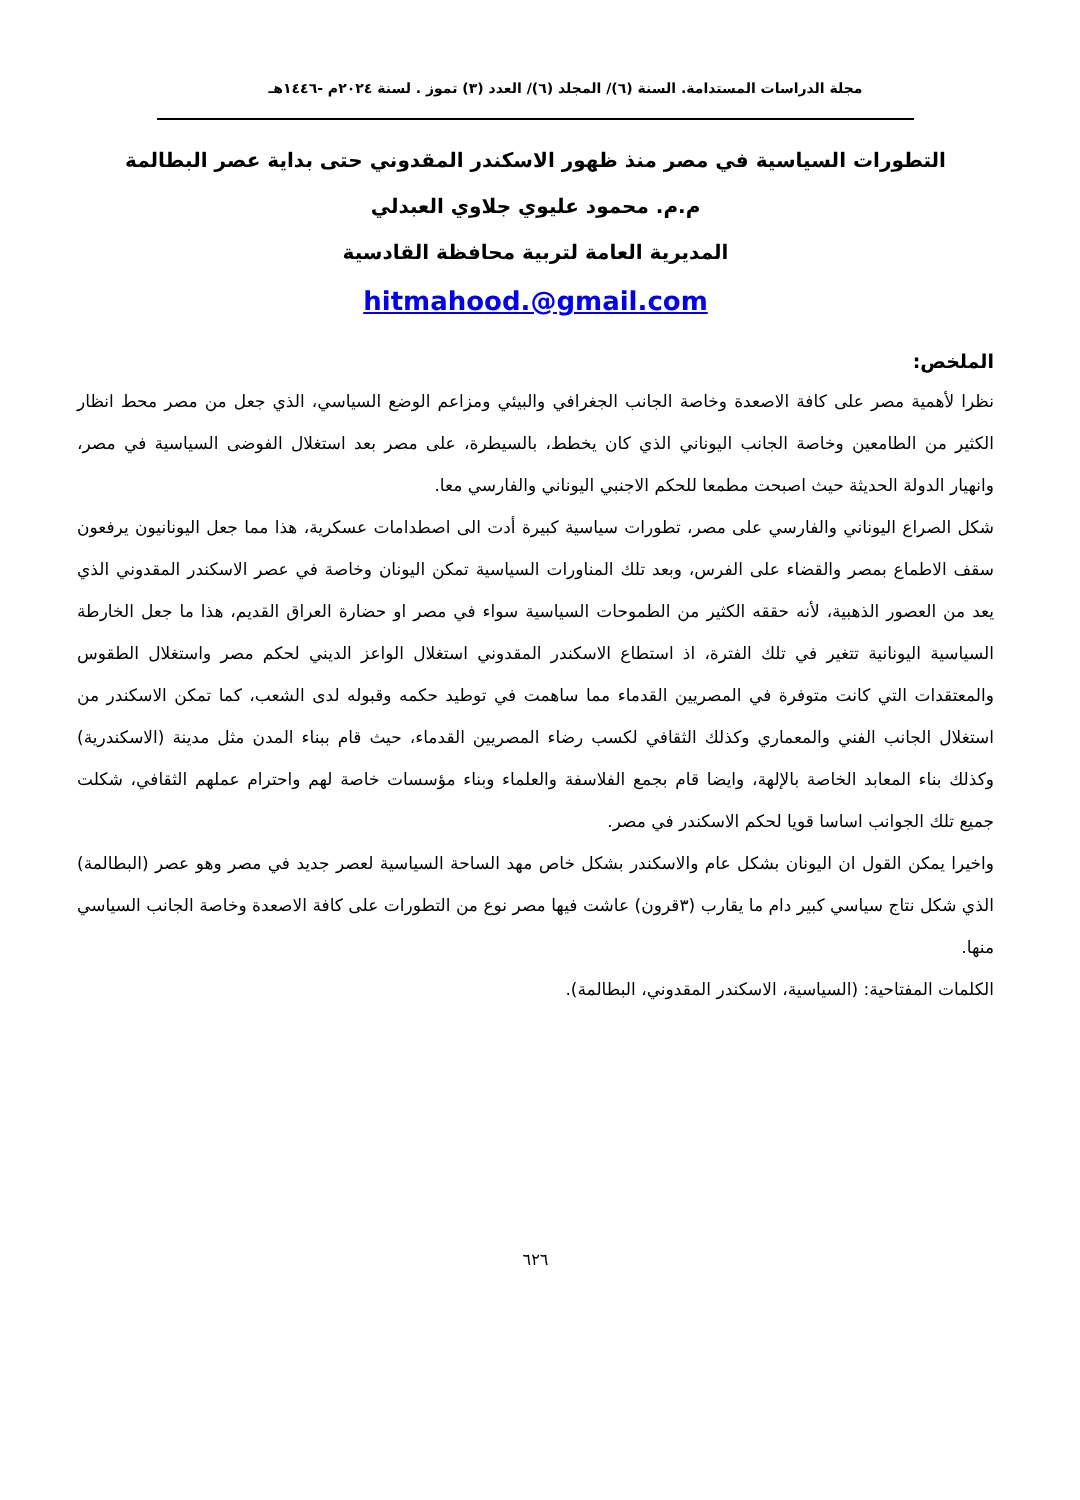مجلة الدراسات المستدامة. السنة (٦)/ المجلد (٦)/ العدد (٣) تموز . لسنة ٢٠٢٤م -١٤٤٦هـ
التطورات السياسية في مصر منذ ظهور الاسكندر المقدوني حتى بداية عصر البطالمة
م.م. محمود عليوي جلاوي العبدلي
المديرية العامة لتربية محافظة القادسية
hitmahood.@gmail.com
الملخص:
نظرا لأهمية مصر على كافة الاصعدة وخاصة الجانب الجغرافي والبيئي ومزاعم الوضع السياسي، الذي جعل من مصر محط انظار الكثير من الطامعين وخاصة الجانب اليوناني الذي كان يخطط، بالسيطرة، على مصر بعد استغلال الفوضى السياسية في مصر، وانهيار الدولة الحديثة حيث اصبحت مطمعا للحكم الاجنبي اليوناني والفارسي معا.
شكل الصراع اليوناني والفارسي على مصر، تطورات سياسية كبيرة أدت الى اصطدامات عسكرية، هذا مما جعل اليونانيون يرفعون سقف الاطماع بمصر والقضاء على الفرس، وبعد تلك المناورات السياسية تمكن اليونان وخاصة في عصر الاسكندر المقدوني الذي يعد من العصور الذهبية، لأنه حققه الكثير من الطموحات السياسية سواء في مصر او حضارة العراق القديم، هذا ما جعل الخارطة السياسية اليونانية تتغير في تلك الفترة، اذ استطاع الاسكندر المقدوني استغلال الواعز الديني لحكم مصر واستغلال الطقوس والمعتقدات التي كانت متوفرة في المصريين القدماء مما ساهمت في توطيد حكمه وقبوله لدى الشعب، كما تمكن الاسكندر من استغلال الجانب الفني والمعماري وكذلك الثقافي لكسب رضاء المصريين القدماء، حيث قام ببناء المدن مثل مدينة (الاسكندرية) وكذلك بناء المعابد الخاصة بالإلهة، وايضا قام بجمع الفلاسفة والعلماء وبناء مؤسسات خاصة لهم واحترام عملهم الثقافي، شكلت جميع تلك الجوانب اساسا قويا لحكم الاسكندر في مصر.
واخيرا يمكن القول ان اليونان بشكل عام والاسكندر بشكل خاص مهد الساحة السياسية لعصر جديد في مصر وهو عصر (البطالمة) الذي شكل نتاج سياسي كبير دام ما يقارب (٣قرون) عاشت فيها مصر نوع من التطورات على كافة الاصعدة وخاصة الجانب السياسي منها.
الكلمات المفتاحية: (السياسية، الاسكندر المقدوني، البطالمة).
٦٢٦